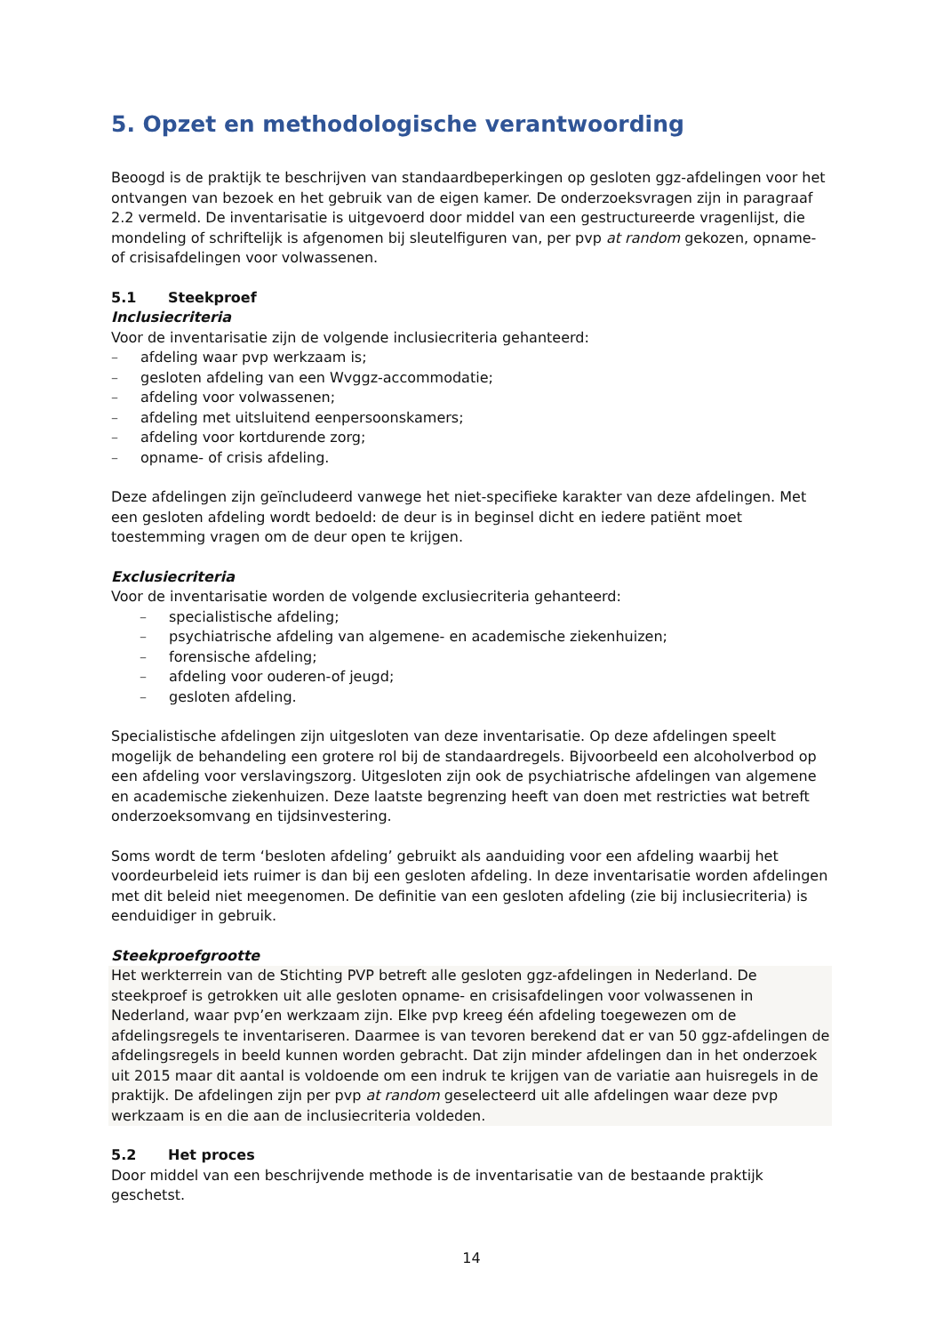5. Opzet en methodologische verantwoording
Beoogd is de praktijk te beschrijven van standaardbeperkingen op gesloten ggz-afdelingen voor het ontvangen van bezoek en het gebruik van de eigen kamer. De onderzoeksvragen zijn in paragraaf 2.2 vermeld. De inventarisatie is uitgevoerd door middel van een gestructureerde vragenlijst, die mondeling of schriftelijk is afgenomen bij sleutelfiguren van, per pvp at random gekozen, opname- of crisisafdelingen voor volwassenen.
5.1 Steekproef
Inclusiecriteria
Voor de inventarisatie zijn de volgende inclusiecriteria gehanteerd:
– afdeling waar pvp werkzaam is;
– gesloten afdeling van een Wvggz-accommodatie;
– afdeling voor volwassenen;
– afdeling met uitsluitend eenpersoonskamers;
– afdeling voor kortdurende zorg;
– opname- of crisis afdeling.
Deze afdelingen zijn geïncludeerd vanwege het niet-specifieke karakter van deze afdelingen. Met een gesloten afdeling wordt bedoeld: de deur is in beginsel dicht en iedere patiënt moet toestemming vragen om de deur open te krijgen.
Exclusiecriteria
Voor de inventarisatie worden de volgende exclusiecriteria gehanteerd:
– specialistische afdeling;
– psychiatrische afdeling van algemene- en academische ziekenhuizen;
– forensische afdeling;
– afdeling voor ouderen-of jeugd;
– gesloten afdeling.
Specialistische afdelingen zijn uitgesloten van deze inventarisatie. Op deze afdelingen speelt mogelijk de behandeling een grotere rol bij de standaardregels. Bijvoorbeeld een alcoholverbod op een afdeling voor verslavingszorg. Uitgesloten zijn ook de psychiatrische afdelingen van algemene en academische ziekenhuizen. Deze laatste begrenzing heeft van doen met restricties wat betreft onderzoeksomvang en tijdsinvestering.
Soms wordt de term ‘besloten afdeling’ gebruikt als aanduiding voor een afdeling waarbij het voordeurbeleid iets ruimer is dan bij een gesloten afdeling. In deze inventarisatie worden afdelingen met dit beleid niet meegenomen. De definitie van een gesloten afdeling (zie bij inclusiecriteria) is eenduidiger in gebruik.
Steekproefgrootte
Het werkterrein van de Stichting PVP betreft alle gesloten ggz-afdelingen in Nederland. De steekproef is getrokken uit alle gesloten opname- en crisisafdelingen voor volwassenen in Nederland, waar pvp’en werkzaam zijn. Elke pvp kreeg één afdeling toegewezen om de afdelingsregels te inventariseren. Daarmee is van tevoren berekend dat er van 50 ggz-afdelingen de afdelingsregels in beeld kunnen worden gebracht. Dat zijn minder afdelingen dan in het onderzoek uit 2015 maar dit aantal is voldoende om een indruk te krijgen van de variatie aan huisregels in de praktijk. De afdelingen zijn per pvp at random geselecteerd uit alle afdelingen waar deze pvp werkzaam is en die aan de inclusiecriteria voldeden.
5.2 Het proces
Door middel van een beschrijvende methode is de inventarisatie van de bestaande praktijk geschetst.
14